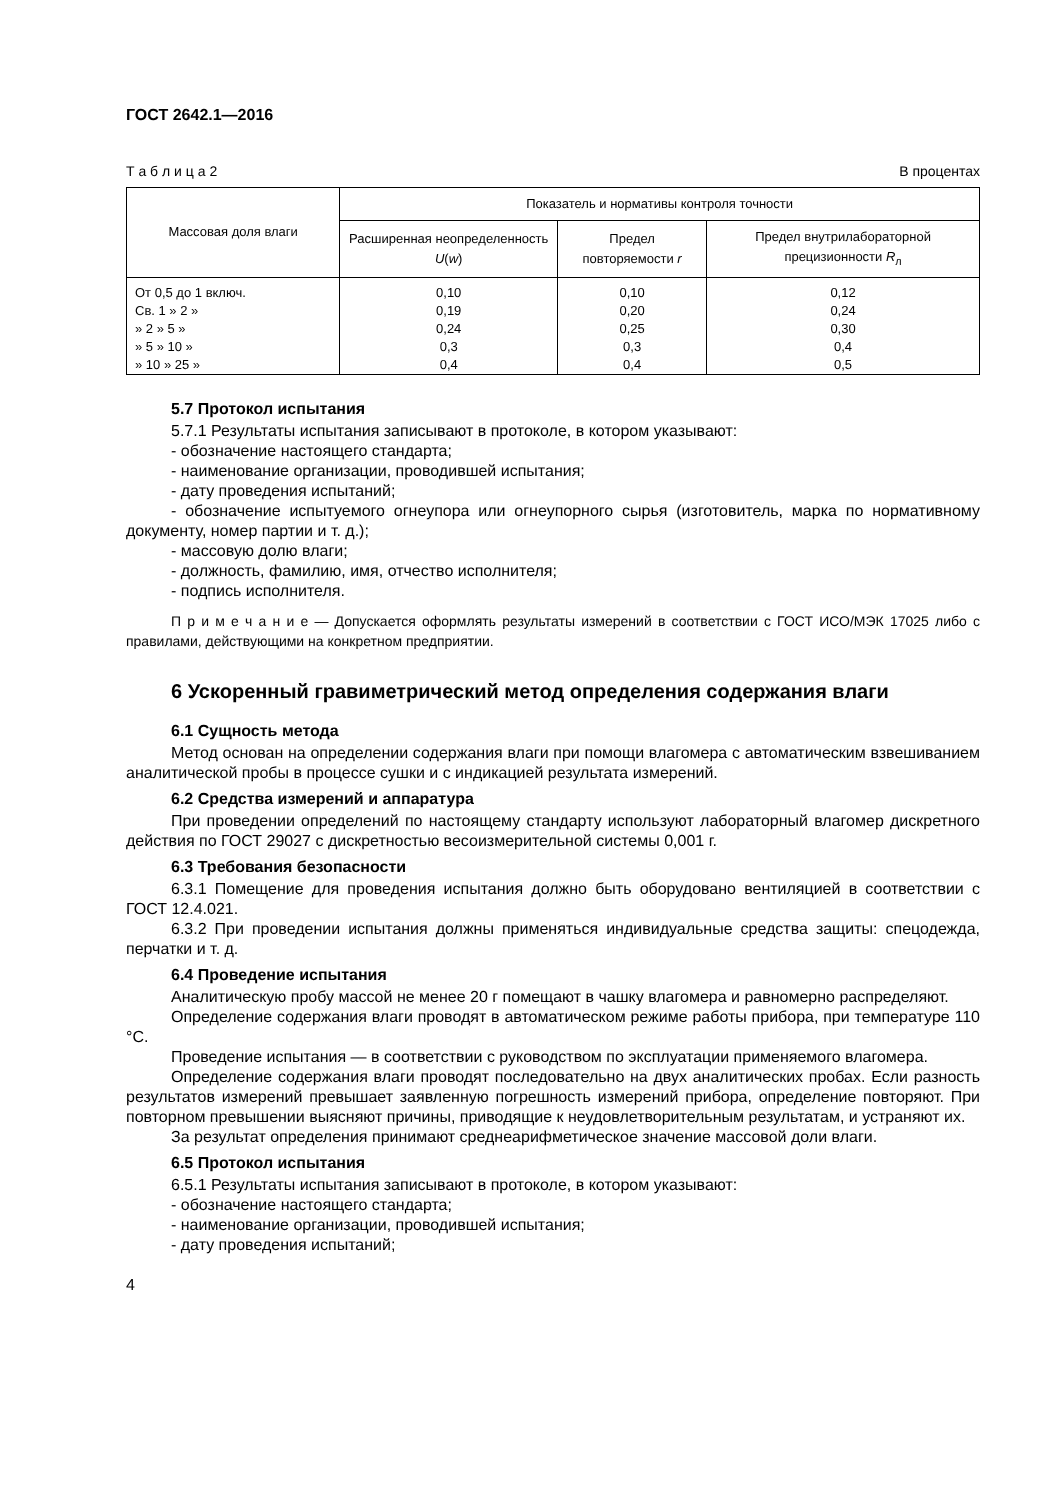ГОСТ 2642.1—2016
Т а б л и ц а 2 В процентах
| Массовая доля влаги | Показатель и нормативы контроля точности | | |
| --- | --- | --- | --- |
| | Расширенная неопределенность U ( w ) | Предел повторяемости r | Предел внутрилабораторной прецизионности R<sub>л</sub> |
| От 0,5 до 1 включ. | 0,10 | 0,10 | 0,12 |
| Св. 1 » 2 » | 0,19 | 0,20 | 0,24 |
| » 2 » 5 » | 0,24 | 0,25 | 0,30 |
| » 5 » 10 » | 0,3 | 0,3 | 0,4 |
| » 10 » 25 » | 0,4 | 0,4 | 0,5 |
5.7 Протокол испытания
5.7.1 Результаты испытания записывают в протоколе, в котором указывают:
- обозначение настоящего стандарта;
- наименование организации, проводившей испытания;
- дату проведения испытаний;
- обозначение испытуемого огнеупора или огнеупорного сырья (изготовитель, марка по нормативному документу, номер партии и т. д.);
- массовую долю влаги;
- должность, фамилию, имя, отчество исполнителя;
- подпись исполнителя.
П р и м е ч а н и е — Допускается оформлять результаты измерений в соответствии с ГОСТ ИСО/МЭК 17025 либо с правилами, действующими на конкретном предприятии.
6 Ускоренный гравиметрический метод определения содержания влаги
6.1 Сущность метода
Метод основан на определении содержания влаги при помощи влагомера с автоматическим взвешиванием аналитической пробы в процессе сушки и с индикацией результата измерений.
6.2 Средства измерений и аппаратура
При проведении определений по настоящему стандарту используют лабораторный влагомер дискретного действия по ГОСТ 29027 с дискретностью весоизмерительной системы 0,001 г.
6.3 Требования безопасности
6.3.1 Помещение для проведения испытания должно быть оборудовано вентиляцией в соответствии с ГОСТ 12.4.021.
6.3.2 При проведении испытания должны применяться индивидуальные средства защиты: спецодежда, перчатки и т. д.
6.4 Проведение испытания
Аналитическую пробу массой не менее 20 г помещают в чашку влагомера и равномерно распределяют.
Определение содержания влаги проводят в автоматическом режиме работы прибора, при температуре 110 °С.
Проведение испытания — в соответствии с руководством по эксплуатации применяемого влагомера.
Определение содержания влаги проводят последовательно на двух аналитических пробах. Если разность результатов измерений превышает заявленную погрешность измерений прибора, определение повторяют. При повторном превышении выясняют причины, приводящие к неудовлетворительным результатам, и устраняют их.
За результат определения принимают среднеарифметическое значение массовой доли влаги.
6.5 Протокол испытания
6.5.1 Результаты испытания записывают в протоколе, в котором указывают:
- обозначение настоящего стандарта;
- наименование организации, проводившей испытания;
- дату проведения испытаний;
4